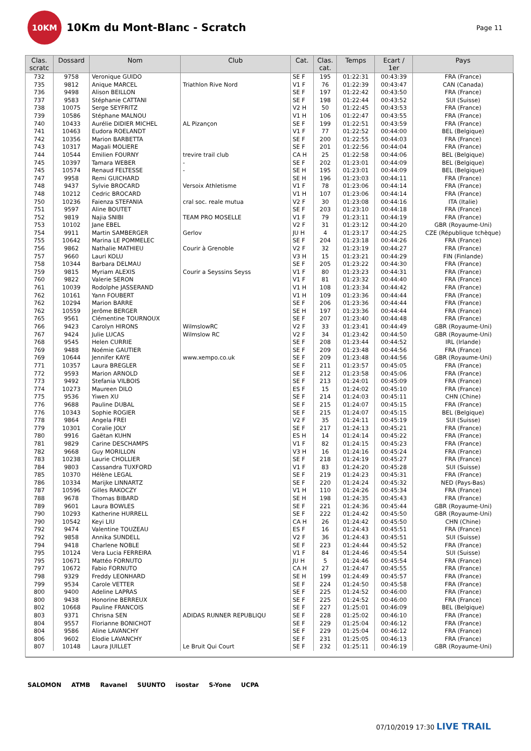10KM
10Km du Mont-Blanc - Scratch
Page 11
| Clas. scratc | Dossard | Nom | Club | Cat. | Clas. cat. | Temps | Ecart / 1er | Pays |
| --- | --- | --- | --- | --- | --- | --- | --- | --- |
| 732 | 9758 | Veronique GUIDO | | SE F | 195 | 01:22:31 | 00:43:39 | FRA (France) |
| 735 | 9812 | Anique MARCEL | Triathlon Rive Nord | V1 F | 76 | 01:22:39 | 00:43:47 | CAN (Canada) |
| 736 | 9498 | Alison BEILLON | | SE F | 197 | 01:22:42 | 00:43:50 | FRA (France) |
| 737 | 9583 | Stéphanie CATTANI | | SE F | 198 | 01:22:44 | 00:43:52 | SUI (Suisse) |
| 738 | 10075 | Serge SEYFRITZ | | V2 H | 50 | 01:22:45 | 00:43:53 | FRA (France) |
| 739 | 10586 | Stéphane MALNOU | | V1 H | 106 | 01:22:47 | 00:43:55 | FRA (France) |
| 740 | 10433 | Aurélie DIDIER MICHEL | AL Pizançon | SE F | 199 | 01:22:51 | 00:43:59 | FRA (France) |
| 741 | 10463 | Eudora ROELANDT | | V1 F | 77 | 01:22:52 | 00:44:00 | BEL (Belgique) |
| 742 | 10356 | Marion BARBETTA | | SE F | 200 | 01:22:55 | 00:44:03 | FRA (France) |
| 743 | 10317 | Magali MOLIERE | | SE F | 201 | 01:22:56 | 00:44:04 | FRA (France) |
| 744 | 10544 | Emilien FOURNY | trevire trail club | CA H | 25 | 01:22:58 | 00:44:06 | BEL (Belgique) |
| 745 | 10397 | Tamara WEBER | - | SE F | 202 | 01:23:01 | 00:44:09 | BEL (Belgique) |
| 745 | 10574 | Renaud FELTESSE | - | SE H | 195 | 01:23:01 | 00:44:09 | BEL (Belgique) |
| 747 | 9958 | Remi GUICHARD | | SE H | 196 | 01:23:03 | 00:44:11 | FRA (France) |
| 748 | 9437 | Sylvie BROCARD | Versoix Athletisme | V1 F | 78 | 01:23:06 | 00:44:14 | FRA (France) |
| 748 | 10212 | Cedric BROCARD | | V1 H | 107 | 01:23:06 | 00:44:14 | FRA (France) |
| 750 | 10236 | Faienza STEFANIA | cral soc. reale mutua | V2 F | 30 | 01:23:08 | 00:44:16 | ITA (Italie) |
| 751 | 9597 | Aline BOUTET | | SE F | 203 | 01:23:10 | 00:44:18 | FRA (France) |
| 752 | 9819 | Najia SNIBI | TEAM PRO MOSELLE | V1 F | 79 | 01:23:11 | 00:44:19 | FRA (France) |
| 753 | 10102 | Jane EBEL | | V2 F | 31 | 01:23:12 | 00:44:20 | GBR (Royaume-Uni) |
| 754 | 9911 | Martin SAMBERGER | Gerlov | JU H | 4 | 01:23:17 | 00:44:25 | CZE (République tchèque) |
| 755 | 10642 | Marina LE POMMELEC | | SE F | 204 | 01:23:18 | 00:44:26 | FRA (France) |
| 756 | 9862 | Nathalie MATHIEU | Courir à Grenoble | V2 F | 32 | 01:23:19 | 00:44:27 | FRA (France) |
| 757 | 9660 | Lauri KOLU | | V3 H | 15 | 01:23:21 | 00:44:29 | FIN (Finlande) |
| 758 | 10344 | Barbara DELMAU | | SE F | 205 | 01:23:22 | 00:44:30 | FRA (France) |
| 759 | 9815 | Myriam ALEXIS | Courir a Seyssins Seyss | V1 F | 80 | 01:23:23 | 00:44:31 | FRA (France) |
| 760 | 9822 | Valerie SERON | | V1 F | 81 | 01:23:32 | 00:44:40 | FRA (France) |
| 761 | 10039 | Rodolphe JASSERAND | | V1 H | 108 | 01:23:34 | 00:44:42 | FRA (France) |
| 762 | 10161 | Yann FOUBERT | | V1 H | 109 | 01:23:36 | 00:44:44 | FRA (France) |
| 762 | 10294 | Marion BARRE | | SE F | 206 | 01:23:36 | 00:44:44 | FRA (France) |
| 762 | 10559 | Jerôme BERGER | | SE H | 197 | 01:23:36 | 00:44:44 | FRA (France) |
| 765 | 9561 | Clémentine TOURNOUX | | SE F | 207 | 01:23:40 | 00:44:48 | FRA (France) |
| 766 | 9423 | Carolyn HIRONS | WilmslowRC | V2 F | 33 | 01:23:41 | 00:44:49 | GBR (Royaume-Uni) |
| 767 | 9424 | Julie LUCAS | Wilmslow RC | V2 F | 34 | 01:23:42 | 00:44:50 | GBR (Royaume-Uni) |
| 768 | 9545 | Helen CURRIE | | SE F | 208 | 01:23:44 | 00:44:52 | IRL (Irlande) |
| 769 | 9488 | Noémie GAUTIER | | SE F | 209 | 01:23:48 | 00:44:56 | FRA (France) |
| 769 | 10644 | Jennifer KAYE | www.xempo.co.uk | SE F | 209 | 01:23:48 | 00:44:56 | GBR (Royaume-Uni) |
| 771 | 10357 | Laura BREGLER | | SE F | 211 | 01:23:57 | 00:45:05 | FRA (France) |
| 772 | 9593 | Marion ARNOLD | | SE F | 212 | 01:23:58 | 00:45:06 | FRA (France) |
| 773 | 9492 | Stefania VILBOIS | | SE F | 213 | 01:24:01 | 00:45:09 | FRA (France) |
| 774 | 10273 | Maureen DILO | | ES F | 15 | 01:24:02 | 00:45:10 | FRA (France) |
| 775 | 9536 | Yiwen XU | | SE F | 214 | 01:24:03 | 00:45:11 | CHN (Chine) |
| 776 | 9688 | Pauline DUBAL | | SE F | 215 | 01:24:07 | 00:45:15 | FRA (France) |
| 776 | 10343 | Sophie ROGIER | | SE F | 215 | 01:24:07 | 00:45:15 | BEL (Belgique) |
| 778 | 9864 | Angela FREI | | V2 F | 35 | 01:24:11 | 00:45:19 | SUI (Suisse) |
| 779 | 10301 | Coralie JOLY | | SE F | 217 | 01:24:13 | 00:45:21 | FRA (France) |
| 780 | 9916 | Gaëtan KUHN | | ES H | 14 | 01:24:14 | 00:45:22 | FRA (France) |
| 781 | 9829 | Carine DESCHAMPS | | V1 F | 82 | 01:24:15 | 00:45:23 | FRA (France) |
| 782 | 9668 | Guy MORILLON | | V3 H | 16 | 01:24:16 | 00:45:24 | FRA (France) |
| 783 | 10238 | Laurie CHOLLIER | | SE F | 218 | 01:24:19 | 00:45:27 | FRA (France) |
| 784 | 9803 | Cassandra TUXFORD | | V1 F | 83 | 01:24:20 | 00:45:28 | SUI (Suisse) |
| 785 | 10370 | Hélène LEGAL | | SE F | 219 | 01:24:23 | 00:45:31 | FRA (France) |
| 786 | 10334 | Marijke LINNARTZ | | SE F | 220 | 01:24:24 | 00:45:32 | NED (Pays-Bas) |
| 787 | 10596 | Gilles RAKOCZY | | V1 H | 110 | 01:24:26 | 00:45:34 | FRA (France) |
| 788 | 9678 | Thomas BIBARD | | SE H | 198 | 01:24:35 | 00:45:43 | FRA (France) |
| 789 | 9601 | Laura BOWLES | | SE F | 221 | 01:24:36 | 00:45:44 | GBR (Royaume-Uni) |
| 790 | 10293 | Katherine HURRELL | | SE F | 222 | 01:24:42 | 00:45:50 | GBR (Royaume-Uni) |
| 790 | 10542 | Keyi LIU | | CA H | 26 | 01:24:42 | 00:45:50 | CHN (Chine) |
| 792 | 9474 | Valentine TOUZEAU | | ES F | 16 | 01:24:43 | 00:45:51 | FRA (France) |
| 792 | 9858 | Annika SUNDELL | | V2 F | 36 | 01:24:43 | 00:45:51 | SUI (Suisse) |
| 794 | 9418 | Charlene NOBLE | | SE F | 223 | 01:24:44 | 00:45:52 | FRA (France) |
| 795 | 10124 | Vera Lucia FERREIRA | | V1 F | 84 | 01:24:46 | 00:45:54 | SUI (Suisse) |
| 795 | 10671 | Mattéo FORNUTO | | JU H | 5 | 01:24:46 | 00:45:54 | FRA (France) |
| 797 | 10672 | Fabio FORNUTO | | CA H | 27 | 01:24:47 | 00:45:55 | FRA (France) |
| 798 | 9329 | Freddy LEONHARD | | SE H | 199 | 01:24:49 | 00:45:57 | FRA (France) |
| 799 | 9534 | Carole VETTER | | SE F | 224 | 01:24:50 | 00:45:58 | FRA (France) |
| 800 | 9400 | Adeline LAPRAS | | SE F | 225 | 01:24:52 | 00:46:00 | FRA (France) |
| 800 | 9438 | Honorine BERREUX | | SE F | 225 | 01:24:52 | 00:46:00 | FRA (France) |
| 802 | 10668 | Pauline FRANCOIS | | SE F | 227 | 01:25:01 | 00:46:09 | BEL (Belgique) |
| 803 | 9371 | Chrisna SEN | ADIDAS RUNNER REPUBLIQU | SE F | 228 | 01:25:02 | 00:46:10 | FRA (France) |
| 804 | 9557 | Florianne BONICHOT | | SE F | 229 | 01:25:04 | 00:46:12 | FRA (France) |
| 804 | 9586 | Aline LAVANCHY | | SE F | 229 | 01:25:04 | 00:46:12 | FRA (France) |
| 806 | 9602 | Elodie LAVANCHY | | SE F | 231 | 01:25:05 | 00:46:13 | FRA (France) |
| 807 | 10148 | Laura JUILLET | Le Bruit Qui Court | SE F | 232 | 01:25:11 | 00:46:19 | GBR (Royaume-Uni) |
SALOMON ATMB Ravanel SUUNTO isostar S-Yone UCPA
07/10/2019 17:30 LIVE TRAIL